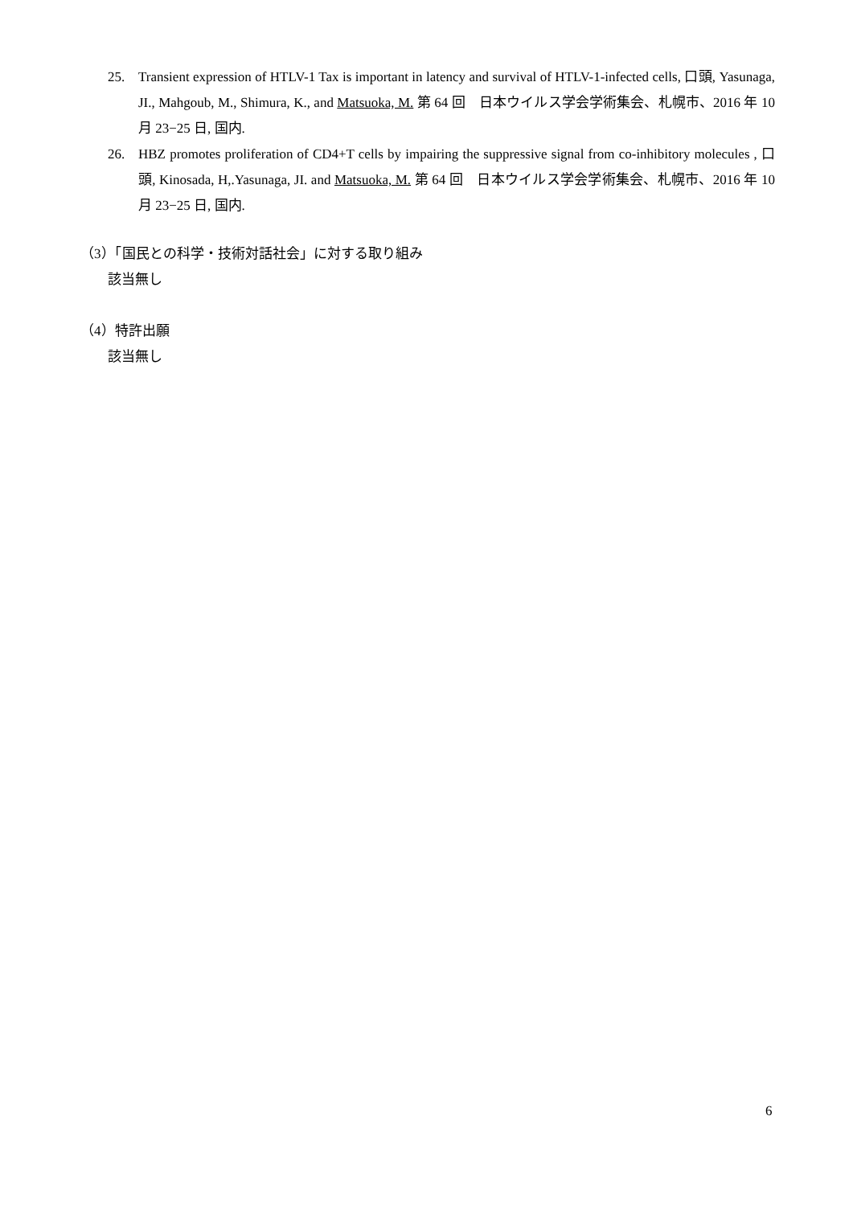25. Transient expression of HTLV-1 Tax is important in latency and survival of HTLV-1-infected cells, 口頭, Yasunaga, JI., Mahgoub, M., Shimura, K., and Matsuoka, M. 第 64 回　日本ウイルス学会学術集会、札幌市、2016 年 10 月 23−25 日, 国内.
26. HBZ promotes proliferation of CD4+T cells by impairing the suppressive signal from co-inhibitory molecules , 口頭, Kinosada, H,.Yasunaga, JI. and Matsuoka, M. 第 64 回　日本ウイルス学会学術集会、札幌市、2016 年 10 月 23−25 日, 国内.
（3）「国民との科学・技術対話社会」に対する取り組み
該当無し
（4）特許出願
該当無し
6